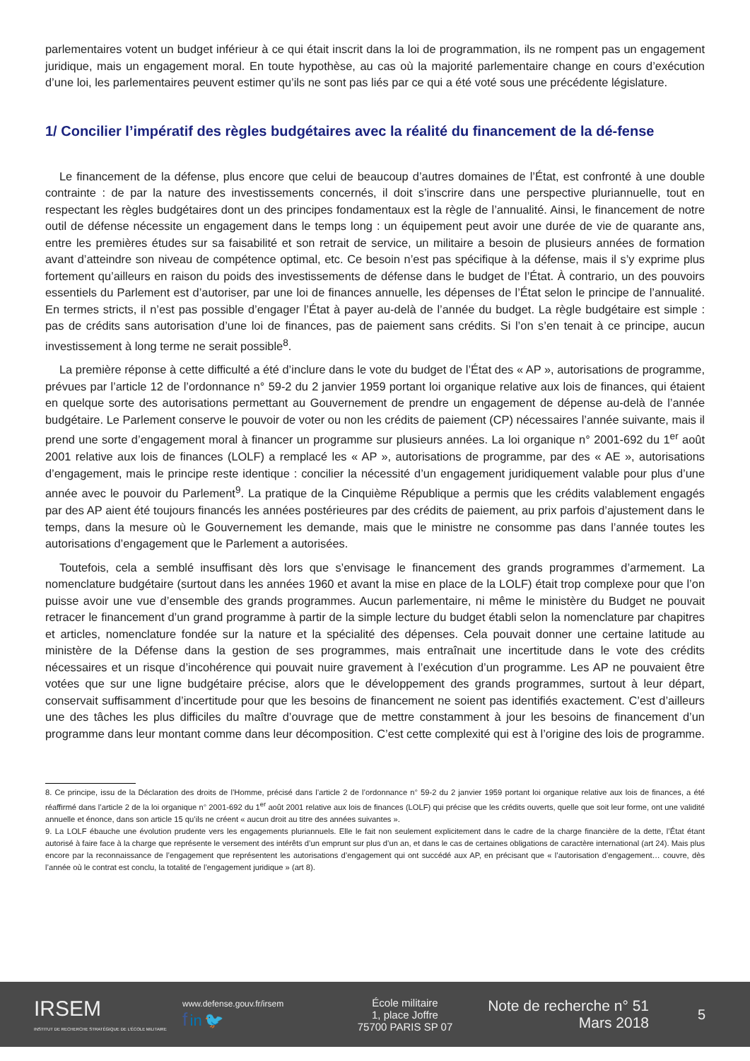parlementaires votent un budget inférieur à ce qui était inscrit dans la loi de programmation, ils ne rompent pas un engagement juridique, mais un engagement moral. En toute hypothèse, au cas où la majorité parlementaire change en cours d’exécution d’une loi, les parlementaires peuvent estimer qu’ils ne sont pas liés par ce qui a été voté sous une précédente législature.
1/ Concilier l’impératif des règles budgétaires avec la réalité du financement de la dé-fense
Le financement de la défense, plus encore que celui de beaucoup d’autres domaines de l’État, est confronté à une double contrainte : de par la nature des investissements concernés, il doit s’inscrire dans une perspective pluriannuelle, tout en respectant les règles budgétaires dont un des principes fondamentaux est la règle de l’annualité. Ainsi, le financement de notre outil de défense nécessite un engagement dans le temps long : un équipement peut avoir une durée de vie de quarante ans, entre les premières études sur sa faisabilité et son retrait de service, un militaire a besoin de plusieurs années de formation avant d’atteindre son niveau de compétence optimal, etc. Ce besoin n’est pas spécifique à la défense, mais il s’y exprime plus fortement qu’ailleurs en raison du poids des investissements de défense dans le budget de l’État. À contrario, un des pouvoirs essentiels du Parlement est d’autoriser, par une loi de finances annuelle, les dépenses de l’État selon le principe de l’annualité. En termes stricts, il n’est pas possible d’engager l’État à payer au-delà de l’année du budget. La règle budgétaire est simple : pas de crédits sans autorisation d’une loi de finances, pas de paiement sans crédits. Si l’on s’en tenait à ce principe, aucun investissement à long terme ne serait possible<sup>8</sup>.
La première réponse à cette difficulté a été d’inclure dans le vote du budget de l’État des « AP », autorisations de programme, prévues par l’article 12 de l’ordonnance n° 59-2 du 2 janvier 1959 portant loi organique relative aux lois de finances, qui étaient en quelque sorte des autorisations permettant au Gouvernement de prendre un engagement de dépense au-delà de l’année budgétaire. Le Parlement conserve le pouvoir de voter ou non les crédits de paiement (CP) nécessaires l’année suivante, mais il prend une sorte d’engagement moral à financer un programme sur plusieurs années. La loi organique n° 2001-692 du 1<sup>er</sup> août 2001 relative aux lois de finances (LOLF) a remplacé les « AP », autorisations de programme, par des « AE », autorisations d’engagement, mais le principe reste identique : concilier la nécessité d’un engagement juridiquement valable pour plus d’une année avec le pouvoir du Parlement<sup>9</sup>. La pratique de la Cinquième République a permis que les crédits valablement engagés par des AP aient été toujours financés les années postérieures par des crédits de paiement, au prix parfois d’ajustement dans le temps, dans la mesure où le Gouvernement les demande, mais que le ministre ne consomme pas dans l’année toutes les autorisations d’engagement que le Parlement a autorisées.
Toutefois, cela a semblé insuffisant dès lors que s’envisage le financement des grands programmes d’armement. La nomenclature budgétaire (surtout dans les années 1960 et avant la mise en place de la LOLF) était trop complexe pour que l’on puisse avoir une vue d’ensemble des grands programmes. Aucun parlementaire, ni même le ministère du Budget ne pouvait retracer le financement d’un grand programme à partir de la simple lecture du budget établi selon la nomenclature par chapitres et articles, nomenclature fondée sur la nature et la spécialité des dépenses. Cela pouvait donner une certaine latitude au ministère de la Défense dans la gestion de ses programmes, mais entraînait une incertitude dans le vote des crédits nécessaires et un risque d’incohérence qui pouvait nuire gravement à l’exécution d’un programme. Les AP ne pouvaient être votées que sur une ligne budgétaire précise, alors que le développement des grands programmes, surtout à leur départ, conservait suffisamment d’incertitude pour que les besoins de financement ne soient pas identifiés exactement. C’est d’ailleurs une des tâches les plus difficiles du maître d’ouvrage que de mettre constamment à jour les besoins de financement d’un programme dans leur montant comme dans leur décomposition. C’est cette complexité qui est à l’origine des lois de programme.
8. Ce principe, issu de la Déclaration des droits de l’Homme, précisé dans l’article 2 de l’ordonnance n° 59-2 du 2 janvier 1959 portant loi organique relative aux lois de finances, a été réaffirmé dans l’article 2 de la loi organique n° 2001-692 du 1<sup>er</sup> août 2001 relative aux lois de finances (LOLF) qui précise que les crédits ouverts, quelle que soit leur forme, ont une validité annuelle et énonce, dans son article 15 qu’ils ne créent « aucun droit au titre des années suivantes ».
9. La LOLF ébauche une évolution prudente vers les engagements pluriannuels. Elle le fait non seulement explicitement dans le cadre de la charge financière de la dette, l’État étant autorisé à faire face à la charge que représente le versement des intérêts d’un emprunt sur plus d’un an, et dans le cas de certaines obligations de caractère international (art 24). Mais plus encore par la reconnaissance de l’engagement que représentent les autorisations d’engagement qui ont succédé aux AP, en précisant que « l’autorisation d’engagement… couvre, dès l’année où le contrat est conclu, la totalité de l’engagement juridique » (art 8).
IRSEM
INSTITUT DE RECHERCHE STRATÉGIQUE DE L’ÉCOLE MILITAIRE
www.defense.gouv.fr/irsem
f in 🐦
École militaire
1, place Joffre
75700 PARIS SP 07
Note de recherche n° 51
Mars 2018
5